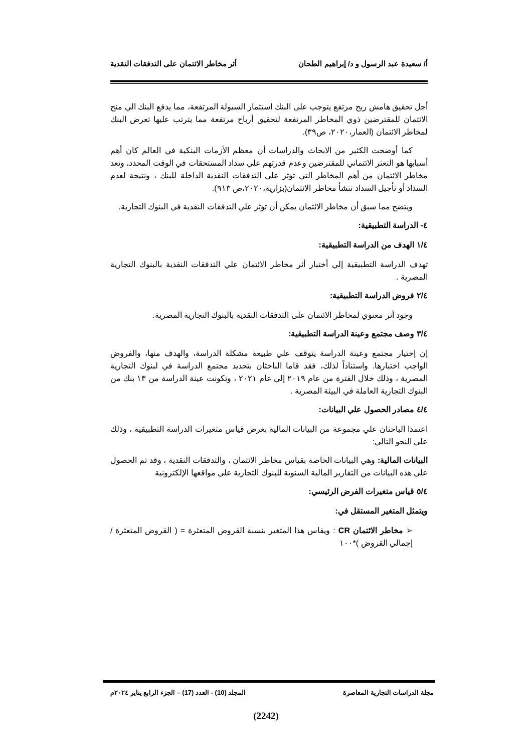أ/ سعيدة عبد الرسول و د/ إبراهيم الطحان أثر مخاطر الائتمان على التدفقات النقدية
أجل تحقيق هامش ربح مرتفع يتوجب على البنك استثمار السيولة المرتفعة، مما يدفع البنك الي منح الائتمان للمقترضين ذوي المخاطر المرتفعة لتحقيق أرباح مرتفعة مما يترتب عليها تعرض البنك لمخاطر الائتمان (العمار،٢٠٢٠، ص٣٩).
كما أوضحت الكثير من الابحاث والدراسات أن معظم الأزمات البنكية في العالم كان أهم أسبابها هو التعثر الائتماني للمقترضين وعدم قدرتهم علي سداد المستحقات في الوقت المحدد، وتعد مخاطر الائتمان من أهم المخاطر التي تؤثر علي التدفقات النقدية الداخلة للبنك ، ونتيجة لعدم السداد أو تأجيل السداد تنشأ مخاطر الائتمان(بزارية،٢٠٢٠،ص ٩١٣).
ويتضح مما سبق أن مخاطر الائتمان يمكن أن تؤثر علي التدفقات النقدية في البنوك التجارية.
٤- الدراسة التطبيقية:
١/٤ الهدف من الدراسة التطبيقية:
تهدف الدراسة التطبيقية إلي أختبار أثر مخاطر الائتمان علي التدفقات النقدية بالبنوك التجارية المصرية .
٢/٤ فروض الدراسة التطبيقية:
وجود أثر معنوي لمخاطر الائتمان على التدفقات النقدية بالبنوك التجارية المصرية.
٣/٤ وصف مجتمع وعينة الدراسة التطبيقية:
إن إختيار مجتمع وعينة الدراسة يتوقف علي طبيعة مشكلة الدراسة، والهدف منها، والفروض الواجب اختبارها. واستناداً لذلك، فقد قاما الباحثان بتحديد مجتمع الدراسة في لبنوك التجارية المصرية ، وذلك خلال الفترة من عام ٢٠١٩ إلي عام ٢٠٢١ ، وتكونت عينة الدراسة من ١٣ بنك من البنوك التجارية العاملة في البيئة المصرية .
٤/٤ مصادر الحصول علي البيانات:
اعتمدا الباحثان علي مجموعة من البيانات المالية بغرض قياس متغيرات الدراسة التطبيقية ، وذلك علي النحو التالي:
البيانات المالية: وهي البيانات الخاصة بقياس مخاطر الائتمان ، والتدفقات النقدية ، وقد تم الحصول علي هذه البيانات من التقارير المالية السنوية للبنوك التجارية علي مواقعها الإلكترونية
٥/٤ قياس متغيرات الفرض الرئيسي:
ويتمثل المتغير المستقل في:
➢ مخاطر الائتمان CR : ويقاس هذا المتغير بنسبة القروض المتعثرة = ( القروض المتعثرة / إجمالي القروض )*١٠٠
مجلة الدراسات التجارية المعاصرة المجلد (10) - العدد (17) – الجزء الرابع يناير ٢٠٢٤م
(2242)